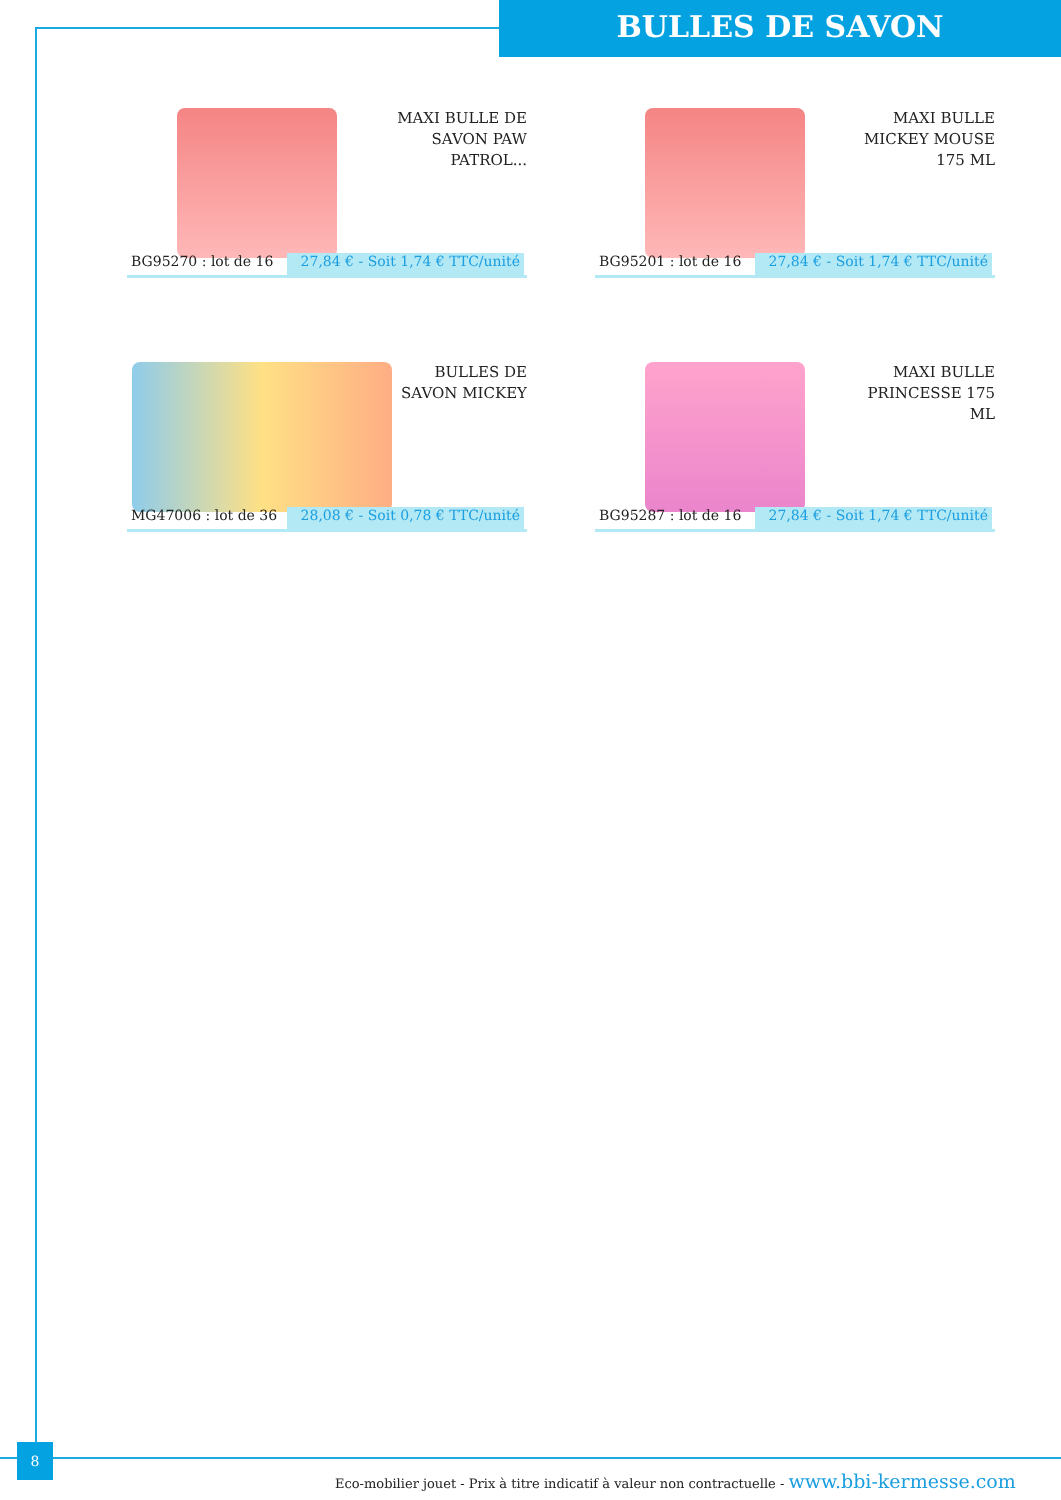BULLES DE SAVON
MAXI BULLE DE SAVON PAW PATROL...
BG95270 : lot de 16
27,84 € - Soit 1,74 € TTC/unité
MAXI BULLE MICKEY MOUSE 175 ML
BG95201 : lot de 16
27,84 € - Soit 1,74 € TTC/unité
BULLES DE SAVON MICKEY
MG47006 : lot de 36
28,08 € - Soit 0,78 € TTC/unité
MAXI BULLE PRINCESSE 175 ML
BG95287 : lot de 16
27,84 € - Soit 1,74 € TTC/unité
8
Eco-mobilier jouet - Prix à titre indicatif à valeur non contractuelle - www.bbi-kermesse.com